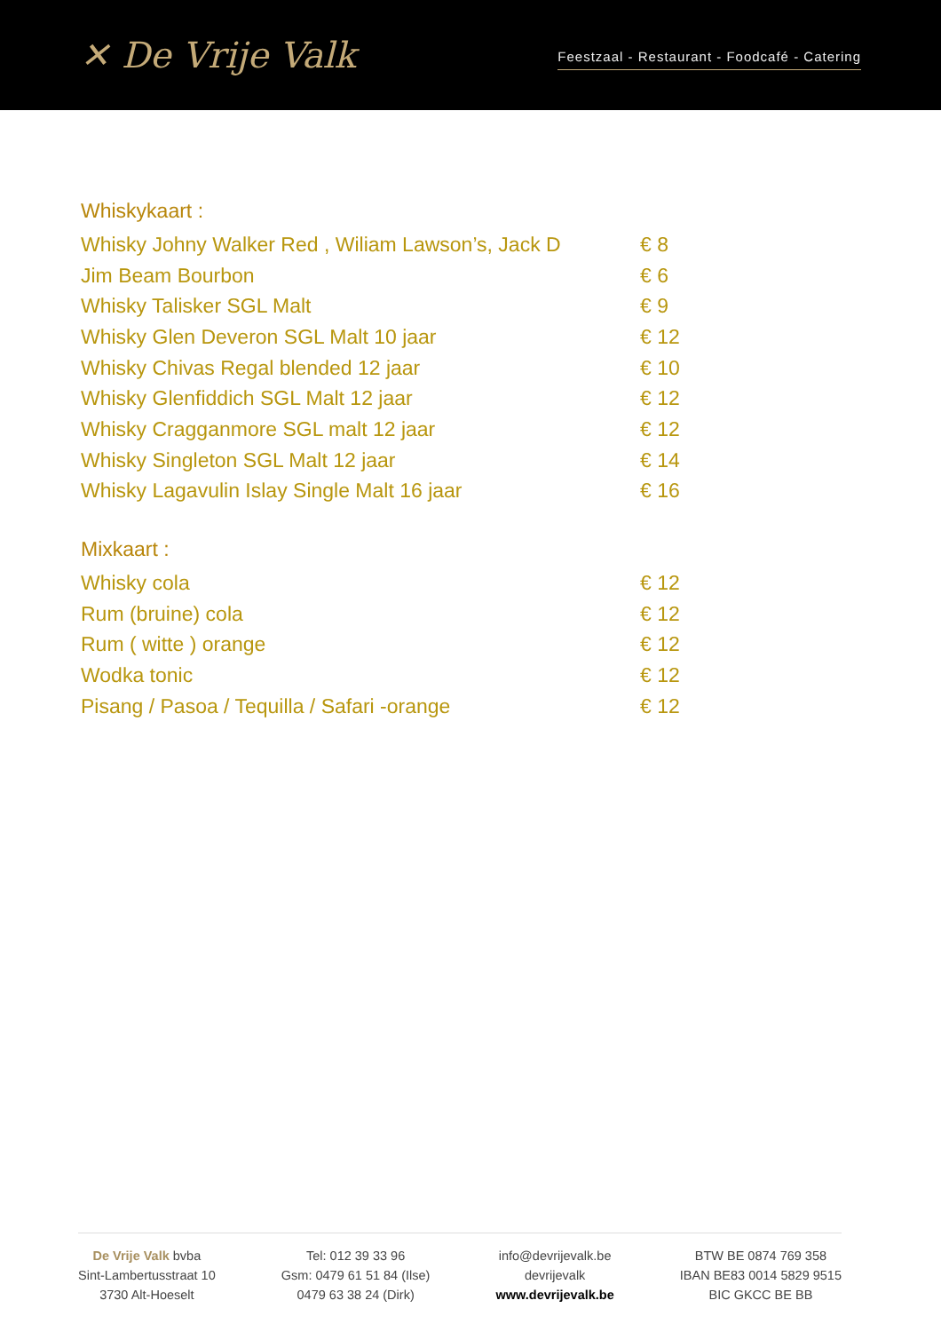✕ De Vrije Valk
Feestzaal - Restaurant - Foodcafé - Catering
Whiskykaart :
Whisky Johny Walker Red , Wiliam Lawson’s, Jack D € 8
Jim Beam Bourbon € 6
Whisky Talisker SGL Malt € 9
Whisky Glen Deveron SGL Malt 10 jaar € 12
Whisky Chivas Regal blended 12 jaar € 10
Whisky Glenfiddich SGL Malt 12 jaar € 12
Whisky Cragganmore SGL malt 12 jaar € 12
Whisky Singleton SGL Malt 12 jaar € 14
Whisky Lagavulin Islay Single Malt 16 jaar € 16
Mixkaart :
Whisky cola € 12
Rum (bruine) cola € 12
Rum ( witte ) orange € 12
Wodka tonic € 12
Pisang / Pasoa / Tequilla / Safari -orange € 12
De Vrije Valk bvba
Sint-Lambertusstraat 10
3730 Alt-Hoeselt
Tel: 012 39 33 96
Gsm: 0479 61 51 84 (Ilse)
0479 63 38 24 (Dirk)
info@devrijevalk.be
devrijevalk
www.devrijevalk.be
BTW BE 0874 769 358
IBAN BE83 0014 5829 9515
BIC GKCC BE BB